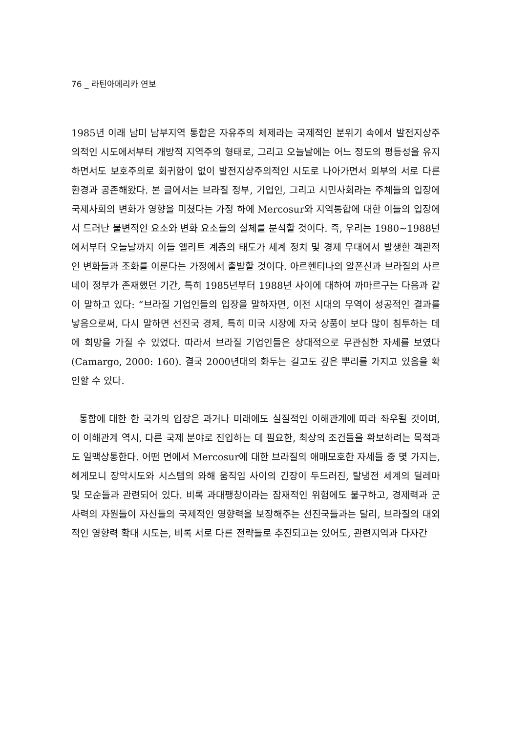76 _ 라틴아메리카 연보
1985년 이래 남미 남부지역 통합은 자유주의 체제라는 국제적인 분위기 속에서 발전지상주의적인 시도에서부터 개방적 지역주의 형태로, 그리고 오늘날에는 어느 정도의 평등성을 유지하면서도 보호주의로 회귀함이 없이 발전지상주의적인 시도로 나아가면서 외부의 서로 다른 환경과 공존해왔다. 본 글에서는 브라질 정부, 기업인, 그리고 시민사회라는 주체들의 입장에 국제사회의 변화가 영향을 미쳤다는 가정 하에 Mercosur와 지역통합에 대한 이들의 입장에서 드러난 불변적인 요소와 변화 요소들의 실체를 분석할 것이다. 즉, 우리는 1980∼1988년에서부터 오늘날까지 이들 엘리트 계층의 태도가 세계 정치 및 경제 무대에서 발생한 객관적인 변화들과 조화를 이룬다는 가정에서 출발할 것이다. 아르헨티나의 알폰신과 브라질의 사르네이 정부가 존재했던 기간, 특히 1985년부터 1988년 사이에 대하여 까마르구는 다음과 같이 말하고 있다: “브라질 기업인들의 입장을 말하자면, 이전 시대의 무역이 성공적인 결과를 낳음으로써, 다시 말하면 선진국 경제, 특히 미국 시장에 자국 상품이 보다 많이 침투하는 데에 희망을 가질 수 있었다. 따라서 브라질 기업인들은 상대적으로 무관심한 자세를 보였다(Camargo, 2000: 160). 결국 2000년대의 화두는 길고도 깊은 뿌리를 가지고 있음을 확인할 수 있다.
통합에 대한 한 국가의 입장은 과거나 미래에도 실질적인 이해관계에 따라 좌우될 것이며, 이 이해관계 역시, 다른 국제 분야로 진입하는 데 필요한, 최상의 조건들을 확보하려는 목적과도 일맥상통한다. 어떤 면에서 Mercosur에 대한 브라질의 애매모호한 자세들 중 몇 가지는, 헤게모니 장악시도와 시스템의 와해 움직임 사이의 긴장이 두드러진, 탈냉전 세계의 딜레마 및 모순들과 관련되어 있다. 비록 과대팽창이라는 잠재적인 위험에도 불구하고, 경제력과 군사력의 자원들이 자신들의 국제적인 영향력을 보장해주는 선진국들과는 달리, 브라질의 대외적인 영향력 확대 시도는, 비록 서로 다른 전략들로 추진되고는 있어도, 관련지역과 다자간